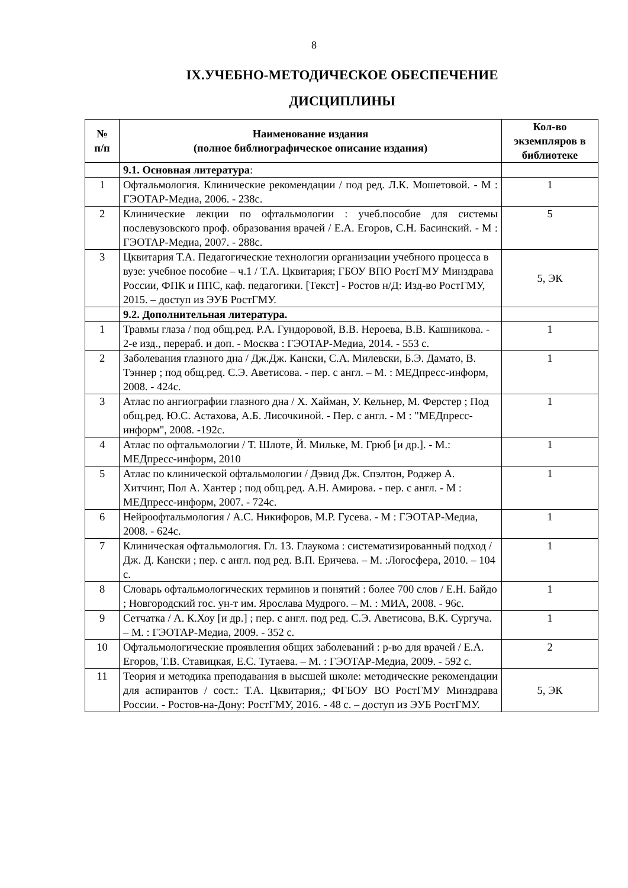8
IX.УЧЕБНО-МЕТОДИЧЕСКОЕ ОБЕСПЕЧЕНИЕ
ДИСЦИПЛИНЫ
| № п/п | Наименование издания (полное библиографическое описание издания) | Кол-во экземпляров в библиотеке |
| --- | --- | --- |
| | 9.1. Основная литература : | |
| 1 | Офтальмология. Клинические рекомендации / под ред. Л.К. Мошетовой. - М : ГЭОТАР-Медиа, 2006. - 238с. | 1 |
| 2 | Клинические лекции по офтальмологии : учеб.пособие для системы послевузовского проф. образования врачей / Е.А. Егоров, С.Н. Басинский. - М : ГЭОТАР-Медиа, 2007. - 288с. | 5 |
| 3 | Цквитария Т.А. Педагогические технологии организации учебного процесса в вузе: учебное пособие – ч.1 / Т.А. Цквитария; ГБОУ ВПО РостГМУ Минздрава России, ФПК и ППС, каф. педагогики. [Текст] - Ростов н/Д: Изд-во РостГМУ, 2015. – доступ из ЭУБ РостГМУ. | 5, ЭК |
| | 9.2. Дополнительная литература. | |
| 1 | Травмы глаза / под общ.ред. Р.А. Гундоровой, В.В. Нероева, В.В. Кашникова. - 2-е изд., перераб. и доп. - Москва : ГЭОТАР-Медиа, 2014. - 553 с. | 1 |
| 2 | Заболевания глазного дна / Дж.Дж. Кански, С.А. Милевски, Б.Э. Дамато, В. Тэннер ; под общ.ред. С.Э. Аветисова. - пер. с англ. – М. : МЕДпресс-информ, 2008. - 424с. | 1 |
| 3 | Атлас по ангиографии глазного дна / Х. Хайман, У. Кельнер, М. Ферстер ; Под общ.ред. Ю.С. Астахова, А.Б. Лисочкиной. - Пер. с англ. - М : "МЕДпресс-информ", 2008. -192с. | 1 |
| 4 | Атлас по офтальмологии / Т. Шлоте, Й. Мильке, М. Грюб [и др.]. - М.: МЕДпресс-информ, 2010 | 1 |
| 5 | Атлас по клинической офтальмологии / Дэвид Дж. Спэлтон, Роджер А. Хитчинг, Пол А. Хантер ; под общ.ред. А.Н. Амирова. - пер. с англ. - М : МЕДпресс-информ, 2007. - 724с. | 1 |
| 6 | Нейроофтальмология / А.С. Никифоров, М.Р. Гусева. - М : ГЭОТАР-Медиа, 2008. - 624с. | 1 |
| 7 | Клиническая офтальмология. Гл. 13. Глаукома : систематизированный подход / Дж. Д. Кански ; пер. с англ. под ред. В.П. Еричева. – М. :Логосфера, 2010. – 104 с. | 1 |
| 8 | Словарь офтальмологических терминов и понятий : более 700 слов / Е.Н. Байдо ; Новгородский гос. ун-т им. Ярослава Мудрого. – М. : МИА, 2008. - 96с. | 1 |
| 9 | Сетчатка / А. К.Хоу [и др.] ; пер. с англ. под ред. С.Э. Аветисова, В.К. Сургуча. – М. : ГЭОТАР-Медиа, 2009. - 352 с. | 1 |
| 10 | Офтальмологические проявления общих заболеваний : р-во для врачей / Е.А. Егоров, Т.В. Ставицкая, Е.С. Тутаева. – М. : ГЭОТАР-Медиа, 2009. - 592 с. | 2 |
| 11 | Теория и методика преподавания в высшей школе: методические рекомендации для аспирантов / сост.: Т.А. Цквитария,; ФГБОУ ВО РостГМУ Минздрава России. - Ростов-на-Дону: РостГМУ, 2016. - 48 с. – доступ из ЭУБ РостГМУ. | 5, ЭК |